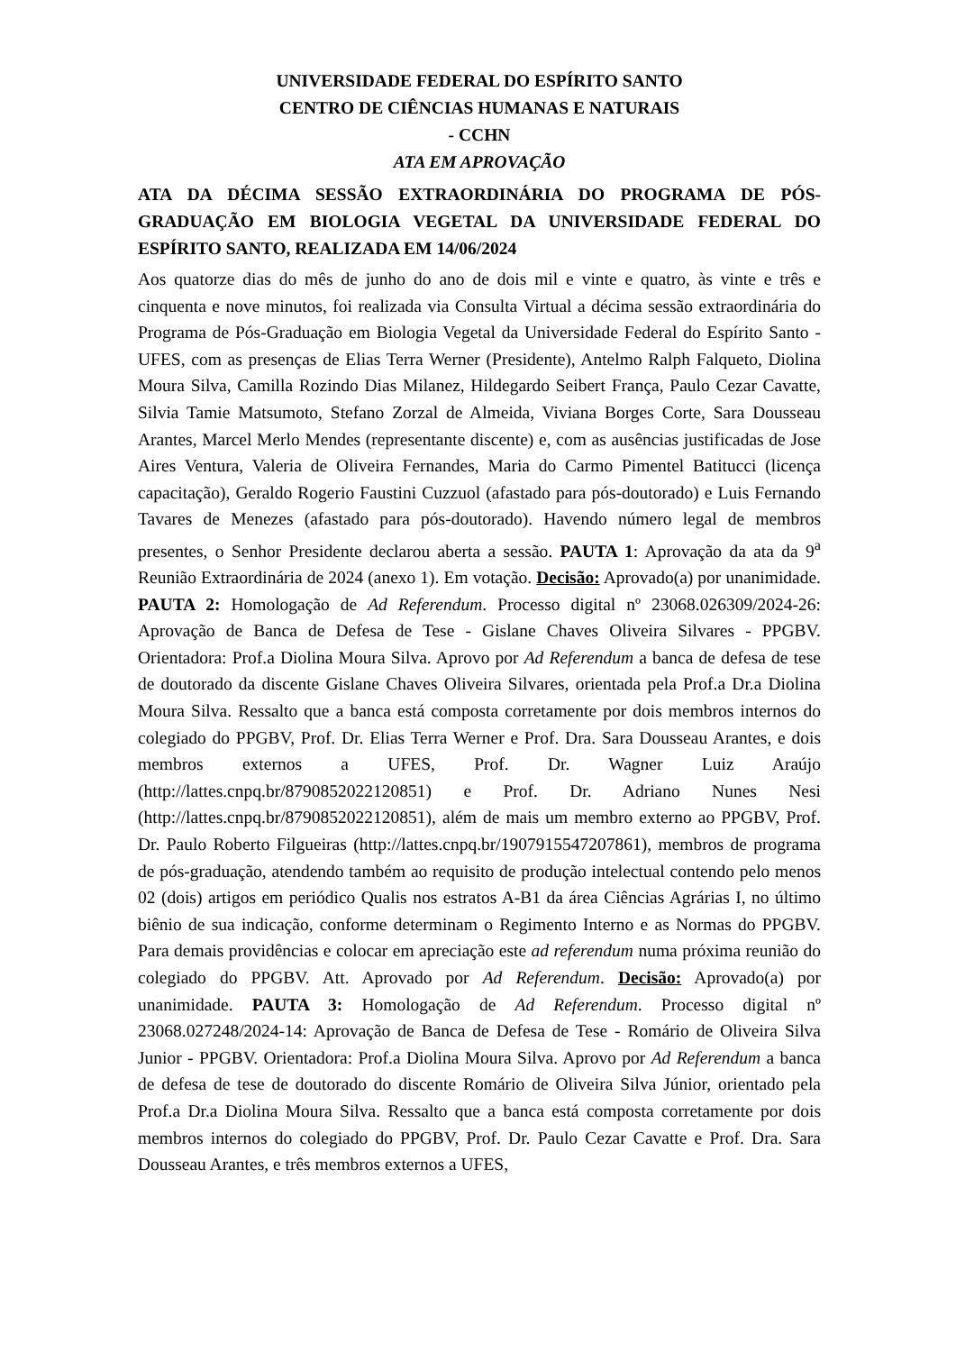UNIVERSIDADE FEDERAL DO ESPÍRITO SANTO
CENTRO DE CIÊNCIAS HUMANAS E NATURAIS
- CCHN
ATA EM APROVAÇÃO
ATA DA DÉCIMA SESSÃO EXTRAORDINÁRIA DO PROGRAMA DE PÓS-GRADUAÇÃO EM BIOLOGIA VEGETAL DA UNIVERSIDADE FEDERAL DO ESPÍRITO SANTO, REALIZADA EM 14/06/2024
Aos quatorze dias do mês de junho do ano de dois mil e vinte e quatro, às vinte e três e cinquenta e nove minutos, foi realizada via Consulta Virtual a décima sessão extraordinária do Programa de Pós-Graduação em Biologia Vegetal da Universidade Federal do Espírito Santo - UFES, com as presenças de Elias Terra Werner (Presidente), Antelmo Ralph Falqueto, Diolina Moura Silva, Camilla Rozindo Dias Milanez, Hildegardo Seibert França, Paulo Cezar Cavatte, Silvia Tamie Matsumoto, Stefano Zorzal de Almeida, Viviana Borges Corte, Sara Dousseau Arantes, Marcel Merlo Mendes (representante discente) e, com as ausências justificadas de Jose Aires Ventura, Valeria de Oliveira Fernandes, Maria do Carmo Pimentel Batitucci (licença capacitação), Geraldo Rogerio Faustini Cuzzuol (afastado para pós-doutorado) e Luis Fernando Tavares de Menezes (afastado para pós-doutorado). Havendo número legal de membros presentes, o Senhor Presidente declarou aberta a sessão. PAUTA 1: Aprovação da ata da 9<sup>a</sup> Reunião Extraordinária de 2024 (anexo 1). Em votação. Decisão: Aprovado(a) por unanimidade. PAUTA 2: Homologação de Ad Referendum. Processo digital nº 23068.026309/2024-26: Aprovação de Banca de Defesa de Tese - Gislane Chaves Oliveira Silvares - PPGBV. Orientadora: Prof.a Diolina Moura Silva. Aprovo por Ad Referendum a banca de defesa de tese de doutorado da discente Gislane Chaves Oliveira Silvares, orientada pela Prof.a Dr.a Diolina Moura Silva. Ressalto que a banca está composta corretamente por dois membros internos do colegiado do PPGBV, Prof. Dr. Elias Terra Werner e Prof. Dra. Sara Dousseau Arantes, e dois membros externos a UFES, Prof. Dr. Wagner Luiz Araújo (http://lattes.cnpq.br/8790852022120851) e Prof. Dr. Adriano Nunes Nesi (http://lattes.cnpq.br/8790852022120851), além de mais um membro externo ao PPGBV, Prof. Dr. Paulo Roberto Filgueiras (http://lattes.cnpq.br/1907915547207861), membros de programa de pós-graduação, atendendo também ao requisito de produção intelectual contendo pelo menos 02 (dois) artigos em periódico Qualis nos estratos A-B1 da área Ciências Agrárias I, no último biênio de sua indicação, conforme determinam o Regimento Interno e as Normas do PPGBV. Para demais providências e colocar em apreciação este ad referendum numa próxima reunião do colegiado do PPGBV. Att. Aprovado por Ad Referendum. Decisão: Aprovado(a) por unanimidade. PAUTA 3: Homologação de Ad Referendum. Processo digital nº 23068.027248/2024-14: Aprovação de Banca de Defesa de Tese - Romário de Oliveira Silva Junior - PPGBV. Orientadora: Prof.a Diolina Moura Silva. Aprovo por Ad Referendum a banca de defesa de tese de doutorado do discente Romário de Oliveira Silva Júnior, orientado pela Prof.a Dr.a Diolina Moura Silva. Ressalto que a banca está composta corretamente por dois membros internos do colegiado do PPGBV, Prof. Dr. Paulo Cezar Cavatte e Prof. Dra. Sara Dousseau Arantes, e três membros externos a UFES,